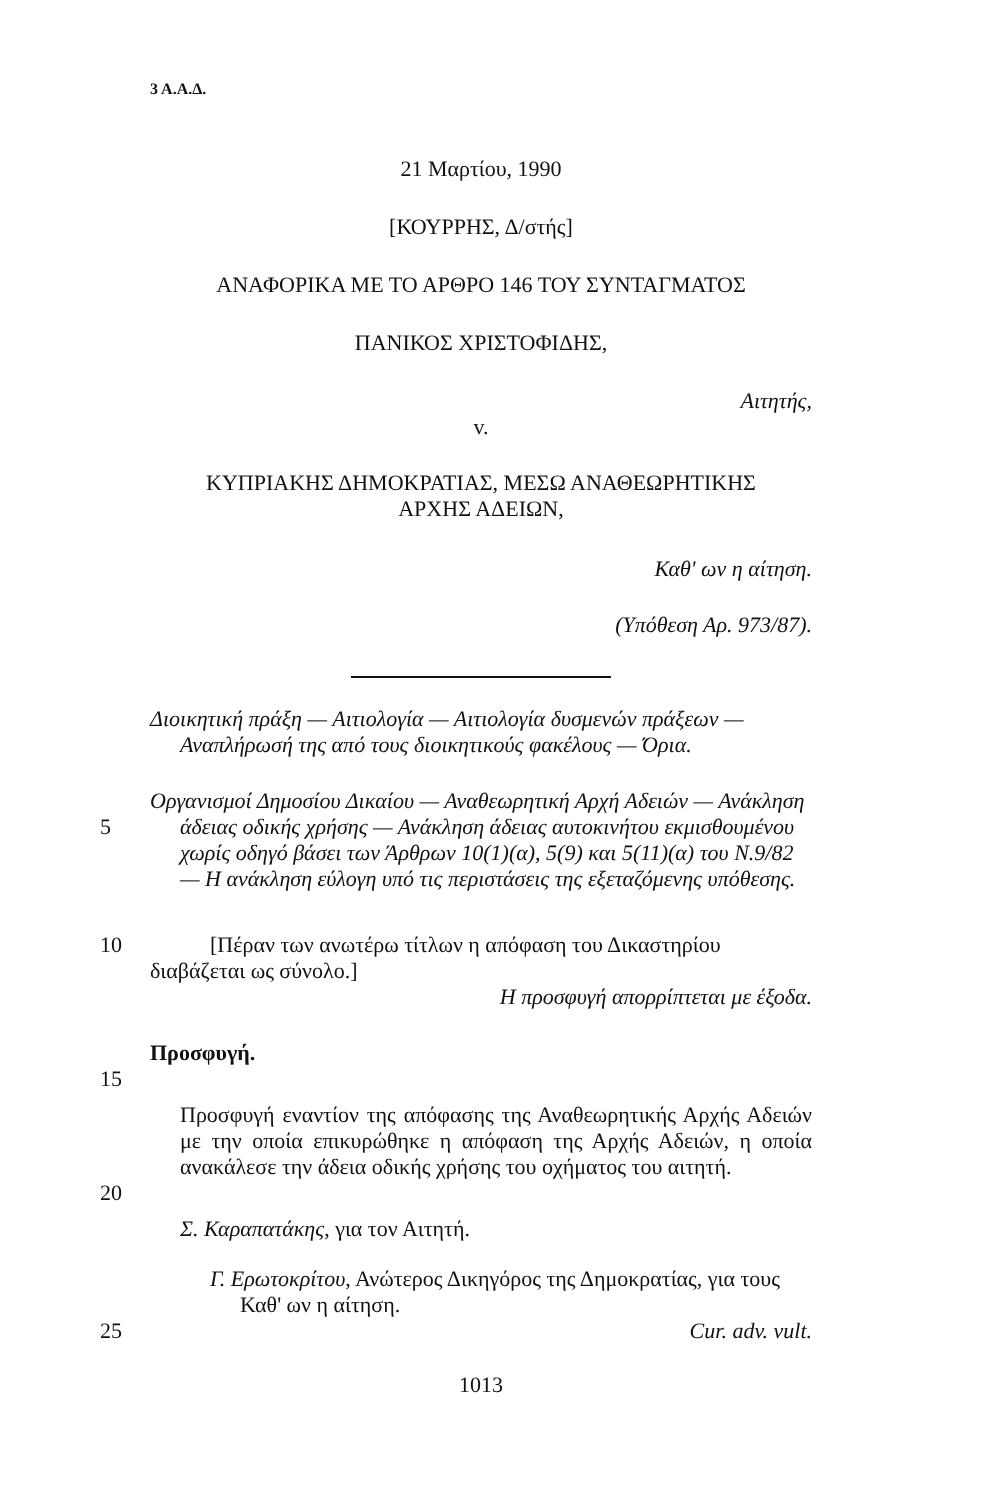3 Α.Α.Δ.
21 Μαρτίου, 1990
[ΚΟΥΡΡΗΣ, Δ/στής]
ΑΝΑΦΟΡΙΚΑ ΜΕ ΤΟ ΑΡΘΡΟ 146 ΤΟΥ ΣΥΝΤΑΓΜΑΤΟΣ
ΠΑΝΙΚΟΣ ΧΡΙΣΤΟΦΙΔΗΣ,
Αιτητής,
v.
ΚΥΠΡΙΑΚΗΣ ΔΗΜΟΚΡΑΤΙΑΣ, ΜΕΣΩ ΑΝΑΘΕΩΡΗΤΙΚΗΣ
ΑΡΧΗΣ ΑΔΕΙΩΝ,
Καθ' ων η αίτηση.
(Υπόθεση Αρ. 973/87).
Διοικητική πράξη — Αιτιολογία — Αιτιολογία δυσμενών πράξεων — Αναπλήρωσή της από τους διοικητικούς φακέλους — Όρια.
5 Οργανισμοί Δημοσίου Δικαίου — Αναθεωρητική Αρχή Αδειών — Ανάκληση άδειας οδικής χρήσης — Ανάκληση άδειας αυτοκινήτου εκμισθουμένου χωρίς οδηγό βάσει των Άρθρων 10(1)(α), 5(9) και 5(11)(α) του Ν.9/82 — Η ανάκληση εύλογη υπό τις περιστάσεις της εξεταζόμενης υπόθεσης.
10 [Πέραν των ανωτέρω τίτλων η απόφαση του Δικαστηρίου διαβάζεται ως σύνολο.]
Η προσφυγή απορρίπτεται με έξοδα.
Προσφυγή.
15
Προσφυγή εναντίον της απόφασης της Αναθεωρητικής Αρχής Αδειών με την οποία επικυρώθηκε η απόφαση της Αρχής Αδειών, η οποία ανακάλεσε την άδεια οδικής χρήσης του οχήματος του αιτητή.
20
Σ. Καραπατάκης, για τον Αιτητή.
Γ. Ερωτοκρίτου, Ανώτερος Δικηγόρος της Δημοκρατίας, για τους Καθ' ων η αίτηση.
25 Cur. adv. vult.
1013